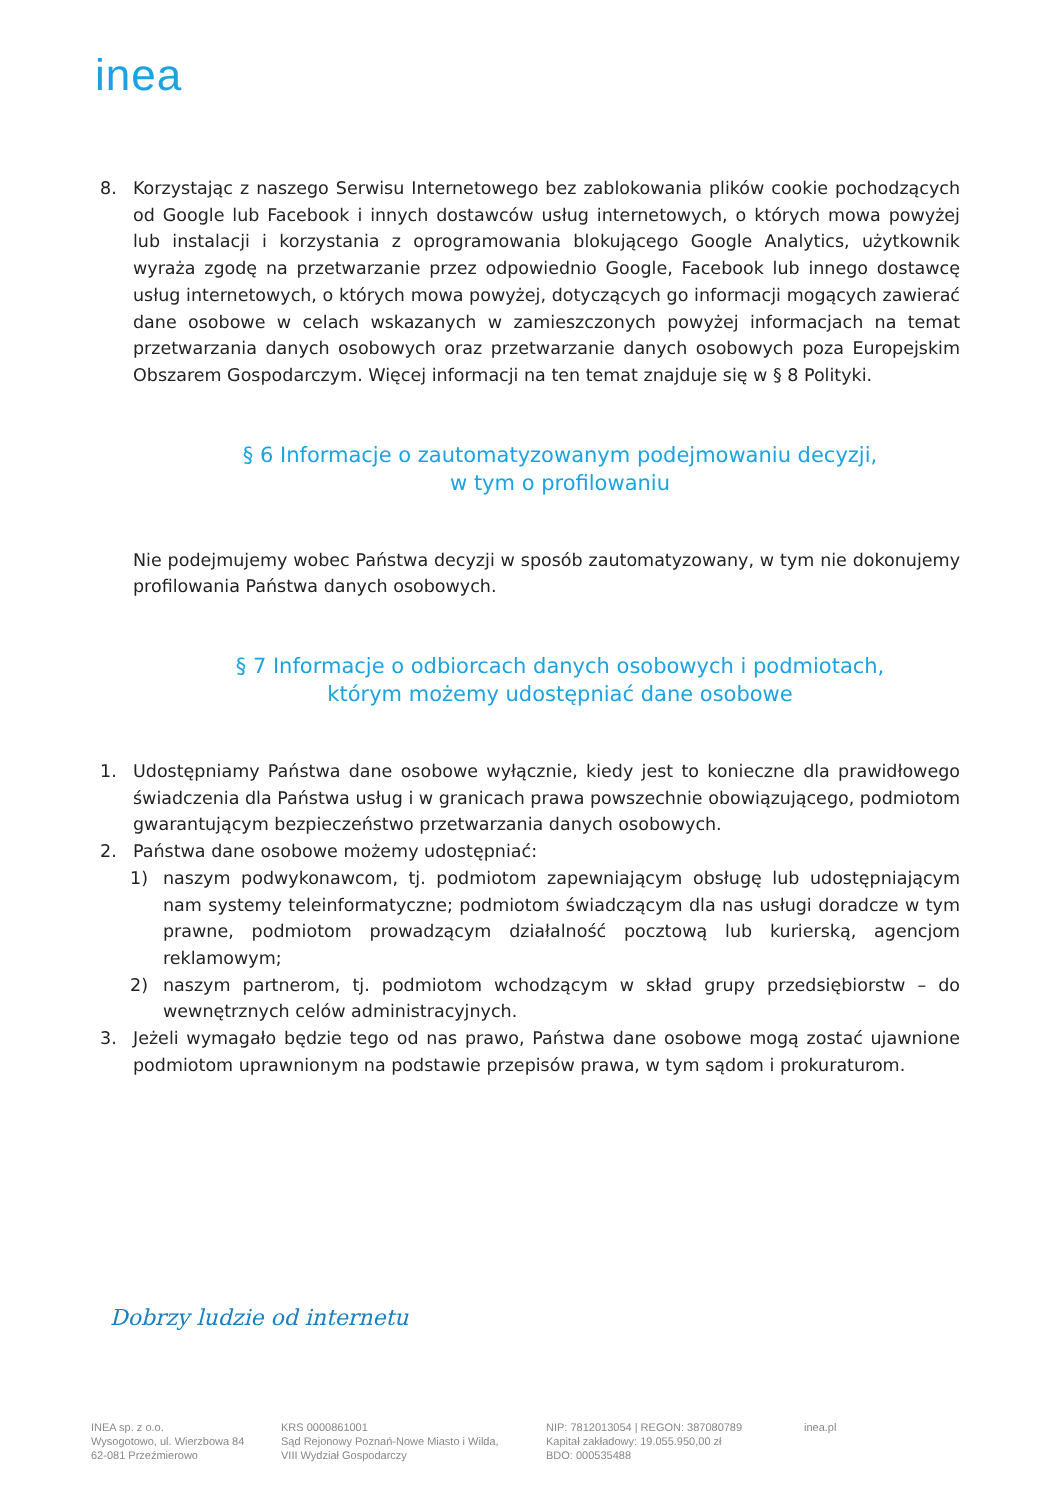inea
8. Korzystając z naszego Serwisu Internetowego bez zablokowania plików cookie pochodzących od Google lub Facebook i innych dostawców usług internetowych, o których mowa powyżej lub instalacji i korzystania z oprogramowania blokującego Google Analytics, użytkownik wyraża zgodę na przetwarzanie przez odpowiednio Google, Facebook lub innego dostawcę usług internetowych, o których mowa powyżej, dotyczących go informacji mogących zawierać dane osobowe w celach wskazanych w zamieszczonych powyżej informacjach na temat przetwarzania danych osobowych oraz przetwarzanie danych osobowych poza Europejskim Obszarem Gospodarczym. Więcej informacji na ten temat znajduje się w § 8 Polityki.
§ 6 Informacje o zautomatyzowanym podejmowaniu decyzji,
w tym o profilowaniu
Nie podejmujemy wobec Państwa decyzji w sposób zautomatyzowany, w tym nie dokonujemy profilowania Państwa danych osobowych.
§ 7 Informacje o odbiorcach danych osobowych i podmiotach,
którym możemy udostępniać dane osobowe
1. Udostępniamy Państwa dane osobowe wyłącznie, kiedy jest to konieczne dla prawidłowego świadczenia dla Państwa usług i w granicach prawa powszechnie obowiązującego, podmiotom gwarantującym bezpieczeństwo przetwarzania danych osobowych.
2. Państwa dane osobowe możemy udostępniać:
1) naszym podwykonawcom, tj. podmiotom zapewniającym obsługę lub udostępniającym nam systemy teleinformatyczne; podmiotom świadczącym dla nas usługi doradcze w tym prawne, podmiotom prowadzącym działalność pocztową lub kurierską, agencjom reklamowym;
2) naszym partnerom, tj. podmiotom wchodzącym w skład grupy przedsiębiorstw – do wewnętrznych celów administracyjnych.
3. Jeżeli wymagało będzie tego od nas prawo, Państwa dane osobowe mogą zostać ujawnione podmiotom uprawnionym na podstawie przepisów prawa, w tym sądom i prokuraturom.
Dobrzy ludzie od internetu
INEA sp. z o.o.
Wysogotowo, ul. Wierzbowa 84
62-081 Przeźmierowo
KRS 0000861001
Sąd Rejonowy Poznań-Nowe Miasto i Wilda,
VIII Wydział Gospodarczy
NIP: 7812013054 | REGON: 387080789
Kapitał zakładowy: 19.055.950,00 zł
BDO: 000535488
inea.pl